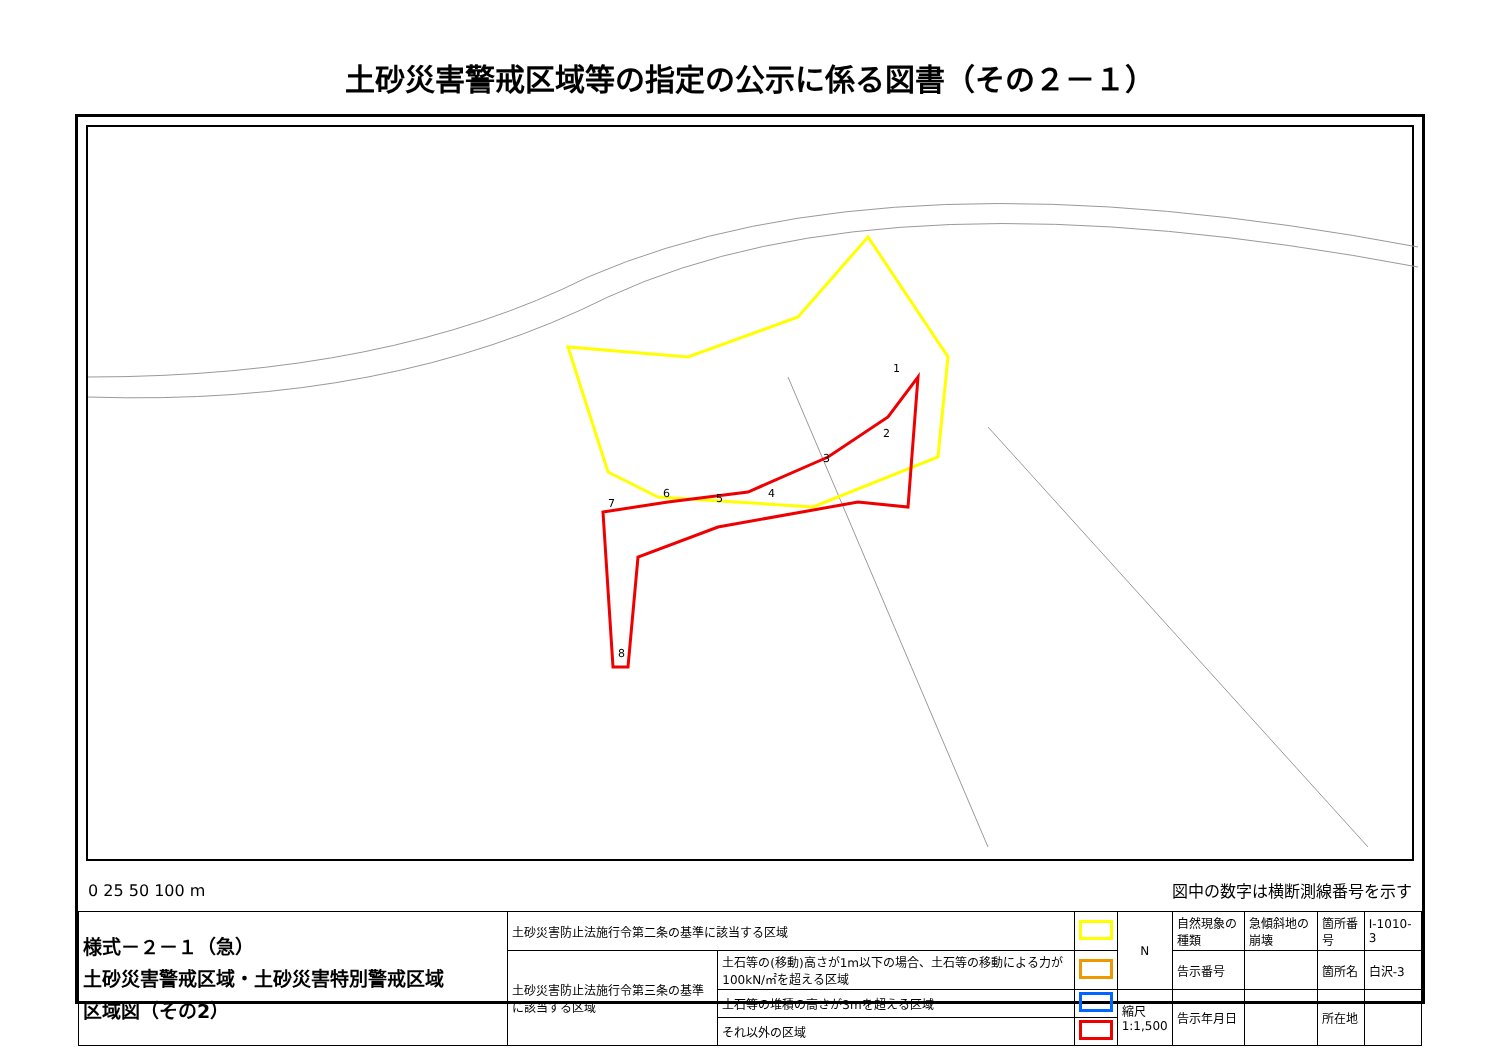土砂災害警戒区域等の指定の公示に係る図書（その２－１）
1
2
3
4
5
6
7
8
0 25 50 100 m 図中の数字は横断測線番号を示す
| 様式－２－１（急） 土砂災害警戒区域・土砂災害特別警戒区域 区域図（その2） | 土砂災害防止法施行令第二条の基準に該当する区域 | | | N | 自然現象の種類 | 急傾斜地の崩壊 | 箇所番号 | Ⅰ-1010-3 |
| | 土砂災害防止法施行令第三条の基準に該当する区域 | 土石等の(移動)高さが1m以下の場合、土石等の移動による力が100kN/㎡を超える区域 | | | 告示番号 | | 箇所名 | 白沢-3 |
| | | 土石等の堆積の高さが3mを超える区域 | | 縮尺 1:1,500 | 告示年月日 | | 所在地 | |
| | | それ以外の区域 | | | | | | |